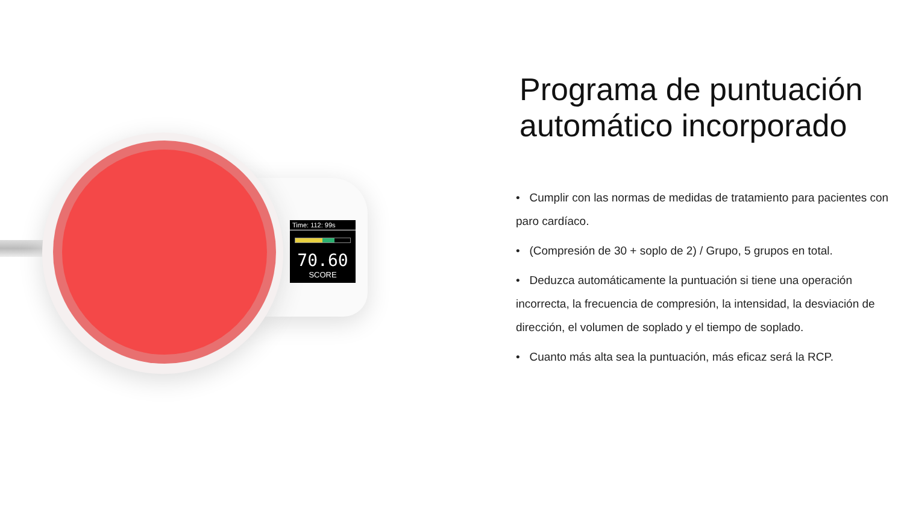Time: 112: 99s
70.60
SCORE
Programa de puntuación automático incorporado
• Cumplir con las normas de medidas de tratamiento para pacientes con paro cardíaco.
• (Compresión de 30 + soplo de 2) / Grupo, 5 grupos en total.
• Deduzca automáticamente la puntuación si tiene una operación incorrecta, la frecuencia de compresión, la intensidad, la desviación de dirección, el volumen de soplado y el tiempo de soplado.
• Cuanto más alta sea la puntuación, más eficaz será la RCP.